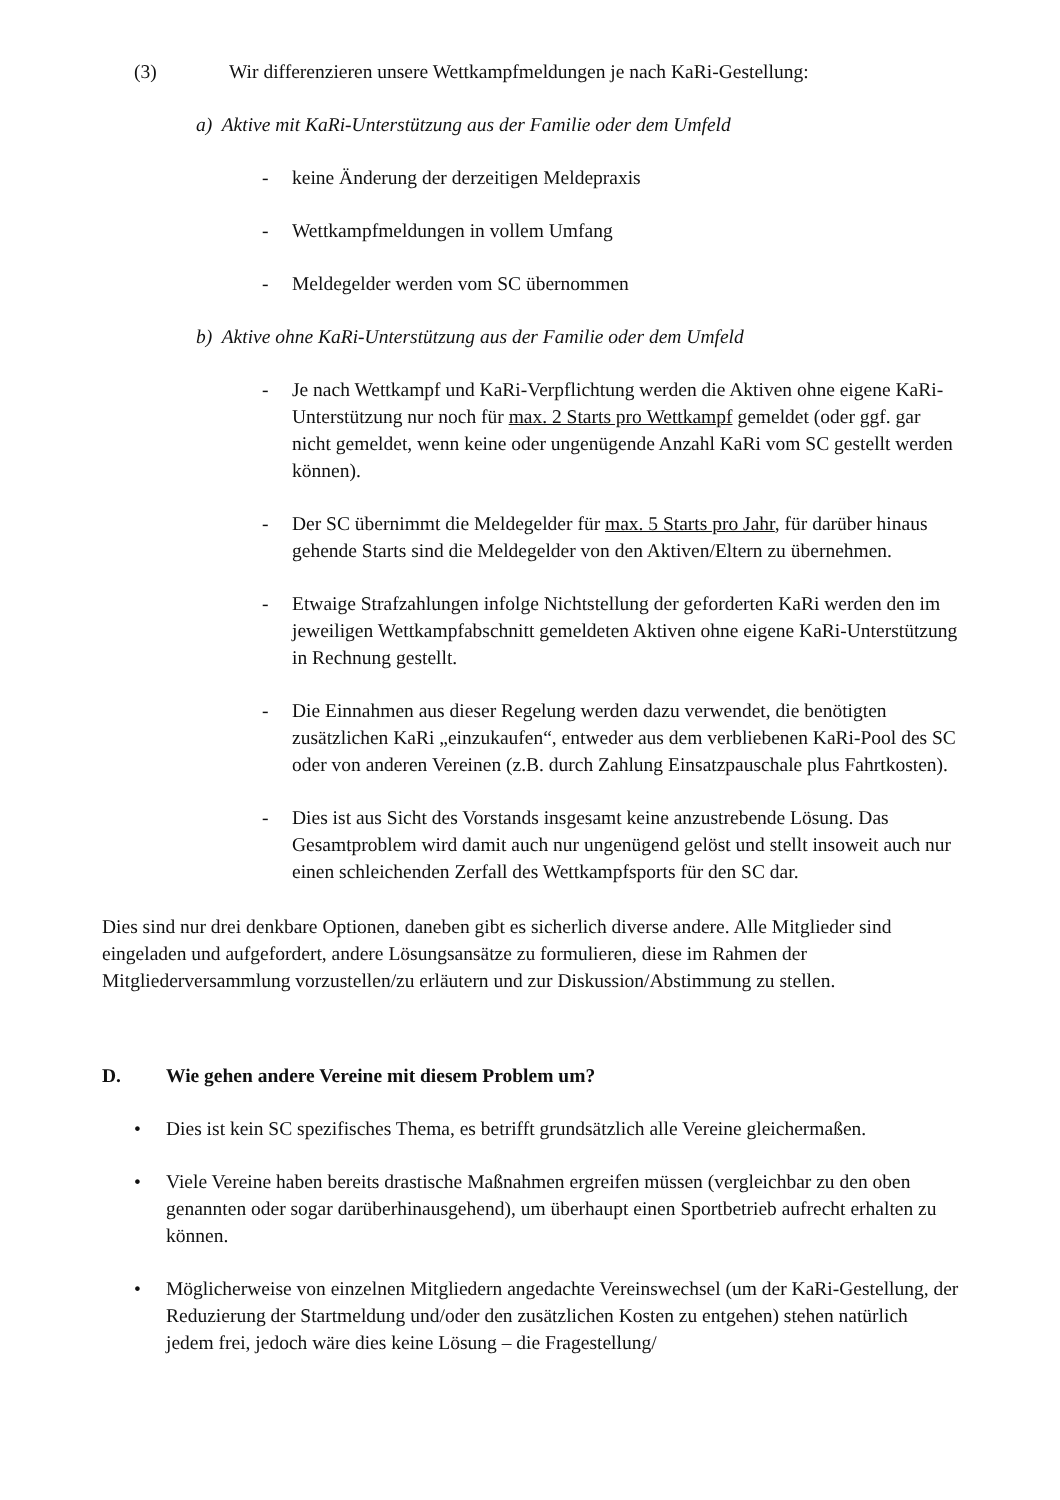(3) Wir differenzieren unsere Wettkampfmeldungen je nach KaRi-Gestellung:
a) Aktive mit KaRi-Unterstützung aus der Familie oder dem Umfeld
- keine Änderung der derzeitigen Meldepraxis
- Wettkampfmeldungen in vollem Umfang
- Meldegelder werden vom SC übernommen
b) Aktive ohne KaRi-Unterstützung aus der Familie oder dem Umfeld
- Je nach Wettkampf und KaRi-Verpflichtung werden die Aktiven ohne eigene KaRi-Unterstützung nur noch für max. 2 Starts pro Wettkampf gemeldet (oder ggf. gar nicht gemeldet, wenn keine oder ungenügende Anzahl KaRi vom SC gestellt werden können).
- Der SC übernimmt die Meldegelder für max. 5 Starts pro Jahr, für darüber hinaus gehende Starts sind die Meldegelder von den Aktiven/Eltern zu übernehmen.
- Etwaige Strafzahlungen infolge Nichtstellung der geforderten KaRi werden den im jeweiligen Wettkampfabschnitt gemeldeten Aktiven ohne eigene KaRi-Unterstützung in Rechnung gestellt.
- Die Einnahmen aus dieser Regelung werden dazu verwendet, die benötigten zusätzlichen KaRi „einzukaufen“, entweder aus dem verbliebenen KaRi-Pool des SC oder von anderen Vereinen (z.B. durch Zahlung Einsatzpauschale plus Fahrtkosten).
- Dies ist aus Sicht des Vorstands insgesamt keine anzustrebende Lösung. Das Gesamtproblem wird damit auch nur ungenügend gelöst und stellt insoweit auch nur einen schleichenden Zerfall des Wettkampfsports für den SC dar.
Dies sind nur drei denkbare Optionen, daneben gibt es sicherlich diverse andere. Alle Mitglieder sind eingeladen und aufgefordert, andere Lösungsansätze zu formulieren, diese im Rahmen der Mitgliederversammlung vorzustellen/zu erläutern und zur Diskussion/Abstimmung zu stellen.
D. Wie gehen andere Vereine mit diesem Problem um?
• Dies ist kein SC spezifisches Thema, es betrifft grundsätzlich alle Vereine gleichermaßen.
• Viele Vereine haben bereits drastische Maßnahmen ergreifen müssen (vergleichbar zu den oben genannten oder sogar darüberhinausgehend), um überhaupt einen Sportbetrieb aufrecht erhalten zu können.
• Möglicherweise von einzelnen Mitgliedern angedachte Vereinswechsel (um der KaRi-Gestellung, der Reduzierung der Startmeldung und/oder den zusätzlichen Kosten zu entgehen) stehen natürlich jedem frei, jedoch wäre dies keine Lösung – die Fragestellung/